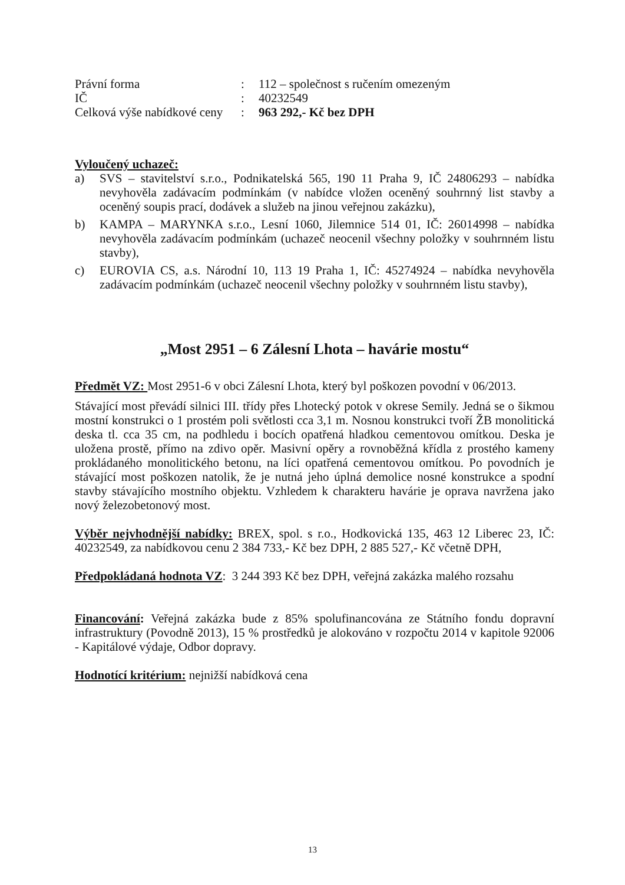| Právní forma | : | 112 – společnost s ručením omezeným |
| IČ | : | 40232549 |
| Celková výše nabídkové ceny | : | 963 292,- Kč bez DPH |
Vyloučený uchazeč:
a) SVS – stavitelství s.r.o., Podnikatelská 565, 190 11 Praha 9, IČ 24806293 – nabídka nevyhověla zadávacím podmínkám (v nabídce vložen oceněný souhrnný list stavby a oceněný soupis prací, dodávek a služeb na jinou veřejnou zakázku),
b) KAMPA – MARYNKA s.r.o., Lesní 1060, Jilemnice 514 01, IČ: 26014998 – nabídka nevyhověla zadávacím podmínkám (uchazeč neocenil všechny položky v souhrnném listu stavby),
c) EUROVIA CS, a.s. Národní 10, 113 19 Praha 1, IČ: 45274924 – nabídka nevyhověla zadávacím podmínkám (uchazeč neocenil všechny položky v souhrnném listu stavby),
„Most 2951 – 6 Zálesní Lhota – havárie mostu“
Předmět VZ: Most 2951-6 v obci Zálesní Lhota, který byl poškozen povodní v 06/2013.
Stávající most převádí silnici III. třídy přes Lhotecký potok v okrese Semily. Jedná se o šikmou mostní konstrukci o 1 prostém poli světlosti cca 3,1 m. Nosnou konstrukci tvoří ŽB monolitická deska tl. cca 35 cm, na podhledu i bocích opatřená hladkou cementovou omítkou. Deska je uložena prostě, přímo na zdivo opěr. Masivní opěry a rovnoběžná křídla z prostého kameny prokládaného monolitického betonu, na líci opatřená cementovou omítkou. Po povodních je stávající most poškozen natolik, že je nutná jeho úplná demolice nosné konstrukce a spodní stavby stávajícího mostního objektu. Vzhledem k charakteru havárie je oprava navržena jako nový železobetonový most.
Výběr nejvhodnější nabídky: BREX, spol. s r.o., Hodkovická 135, 463 12 Liberec 23, IČ: 40232549, za nabídkovou cenu 2 384 733,- Kč bez DPH, 2 885 527,- Kč včetně DPH,
Předpokládaná hodnota VZ: 3 244 393 Kč bez DPH, veřejná zakázka malého rozsahu
Financování: Veřejná zakázka bude z 85% spolufinancována ze Státního fondu dopravní infrastruktury (Povodně 2013), 15 % prostředků je alokováno v rozpočtu 2014 v kapitole 92006 - Kapitálové výdaje, Odbor dopravy.
Hodnotící kritérium: nejnižší nabídková cena
13